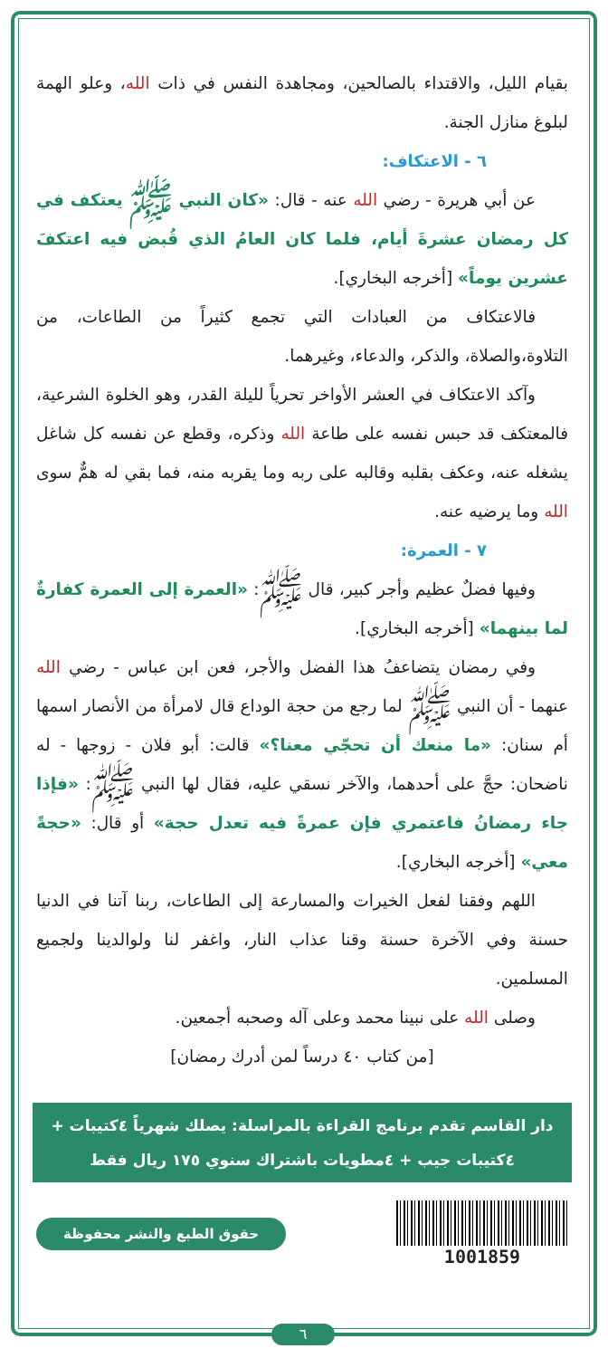بقيام الليل، والاقتداء بالصالحين، ومجاهدة النفس في ذات الله، وعلو الهمة لبلوغ منازل الجنة.
٦ - الاعتكاف:
عن أبي هريرة - رضي الله عنه - قال: «كان النبي ﷺ يعتكف في كل رمضان عشرةَ أيام، فلما كان العامُ الذي قُبض فيه اعتكفَ عشرين يوماً» [أخرجه البخاري].
فالاعتكاف من العبادات التي تجمع كثيراً من الطاعات، من التلاوة،والصلاة، والذكر، والدعاء، وغيرهما.
وآكد الاعتكاف في العشر الأواخر تحرياً لليلة القدر، وهو الخلوة الشرعية، فالمعتكف قد حبس نفسه على طاعة الله وذكره، وقطع عن نفسه كل شاغل يشغله عنه، وعكف بقلبه وقالبه على ربه وما يقربه منه، فما بقي له همٌّ سوى الله وما يرضيه عنه.
٧ - العمرة:
وفيها فضلٌ عظيم وأجر كبير، قال ﷺ: «العمرة إلى العمرة كفارةٌ لما بينهما» [أخرجه البخاري].
وفي رمضان يتضاعفُ هذا الفضل والأجر، فعن ابن عباس - رضي الله عنهما - أن النبي ﷺ لما رجع من حجة الوداع قال لامرأة من الأنصار اسمها أم سنان: «ما منعك أن تحجّي معنا؟» قالت: أبو فلان - زوجها - له ناضحان: حجَّ على أحدهما، والآخر نسقي عليه، فقال لها النبي ﷺ: «فإذا جاء رمضانُ فاعتمري فإن عمرةً فيه تعدل حجة» أو قال: «حجةً معي» [أخرجه البخاري].
اللهم وفقنا لفعل الخيرات والمسارعة إلى الطاعات، ربنا آتنا في الدنيا حسنة وفي الآخرة حسنة وقنا عذاب النار، واغفر لنا ولوالدينا ولجميع المسلمين.
وصلى الله على نبينا محمد وعلى آله وصحبه أجمعين.
[من كتاب ٤٠ درساً لمن أدرك رمضان]
دار القاسم تقدم برنامج القراءة بالمراسلة: يصلك شهرياً ٤كتيبات + ٤كتيبات جيب + ٤مطويات باشتراك سنوي ١٧٥ ريال فقط
1001859
حقوق الطبع والنشر محفوظة
٦